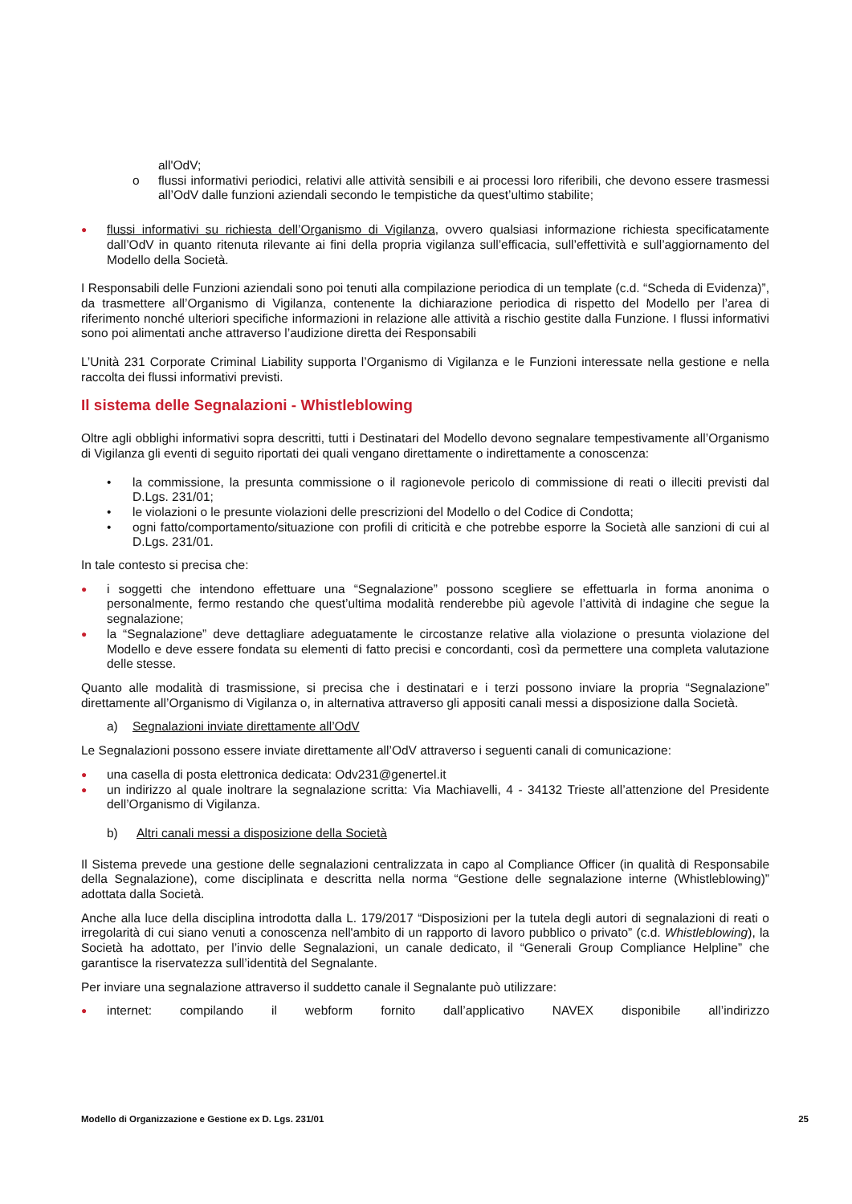all'OdV;
o flussi informativi periodici, relativi alle attività sensibili e ai processi loro riferibili, che devono essere trasmessi all’OdV dalle funzioni aziendali secondo le tempistiche da quest’ultimo stabilite;
●
flussi informativi su richiesta dell’Organismo di Vigilanza, ovvero qualsiasi informazione richiesta specificatamente dall’OdV in quanto ritenuta rilevante ai fini della propria vigilanza sull’efficacia, sull’effettività e sull’aggiornamento del Modello della Società.
I Responsabili delle Funzioni aziendali sono poi tenuti alla compilazione periodica di un template (c.d. “Scheda di Evidenza)”, da trasmettere all’Organismo di Vigilanza, contenente la dichiarazione periodica di rispetto del Modello per l’area di riferimento nonché ulteriori specifiche informazioni in relazione alle attività a rischio gestite dalla Funzione. I flussi informativi sono poi alimentati anche attraverso l’audizione diretta dei Responsabili
L’Unità 231 Corporate Criminal Liability supporta l’Organismo di Vigilanza e le Funzioni interessate nella gestione e nella raccolta dei flussi informativi previsti.
Il sistema delle Segnalazioni - Whistleblowing
Oltre agli obblighi informativi sopra descritti, tutti i Destinatari del Modello devono segnalare tempestivamente all’Organismo di Vigilanza gli eventi di seguito riportati dei quali vengano direttamente o indirettamente a conoscenza:
• la commissione, la presunta commissione o il ragionevole pericolo di commissione di reati o illeciti previsti dal D.Lgs. 231/01;
• le violazioni o le presunte violazioni delle prescrizioni del Modello o del Codice di Condotta;
• ogni fatto/comportamento/situazione con profili di criticità e che potrebbe esporre la Società alle sanzioni di cui al D.Lgs. 231/01.
In tale contesto si precisa che:
●
i soggetti che intendono effettuare una “Segnalazione” possono scegliere se effettuarla in forma anonima o personalmente, fermo restando che quest’ultima modalità renderebbe più agevole l’attività di indagine che segue la segnalazione;
●
la “Segnalazione” deve dettagliare adeguatamente le circostanze relative alla violazione o presunta violazione del Modello e deve essere fondata su elementi di fatto precisi e concordanti, così da permettere una completa valutazione delle stesse.
Quanto alle modalità di trasmissione, si precisa che i destinatari e i terzi possono inviare la propria “Segnalazione” direttamente all’Organismo di Vigilanza o, in alternativa attraverso gli appositi canali messi a disposizione dalla Società.
a) Segnalazioni inviate direttamente all’OdV
Le Segnalazioni possono essere inviate direttamente all’OdV attraverso i seguenti canali di comunicazione:
●
una casella di posta elettronica dedicata: Odv231@genertel.it
●
un indirizzo al quale inoltrare la segnalazione scritta: Via Machiavelli, 4 - 34132 Trieste all’attenzione del Presidente dell’Organismo di Vigilanza.
b) Altri canali messi a disposizione della Società
Il Sistema prevede una gestione delle segnalazioni centralizzata in capo al Compliance Officer (in qualità di Responsabile della Segnalazione), come disciplinata e descritta nella norma “Gestione delle segnalazione interne (Whistleblowing)” adottata dalla Società.
Anche alla luce della disciplina introdotta dalla L. 179/2017 “Disposizioni per la tutela degli autori di segnalazioni di reati o irregolarità di cui siano venuti a conoscenza nell'ambito di un rapporto di lavoro pubblico o privato” (c.d. Whistleblowing), la Società ha adottato, per l’invio delle Segnalazioni, un canale dedicato, il “Generali Group Compliance Helpline” che garantisce la riservatezza sull’identità del Segnalante.
Per inviare una segnalazione attraverso il suddetto canale il Segnalante può utilizzare:
●
internet: compilando il webform fornito dall’applicativo NAVEX disponibile all’indirizzo
Modello di Organizzazione e Gestione ex D. Lgs. 231/01 25